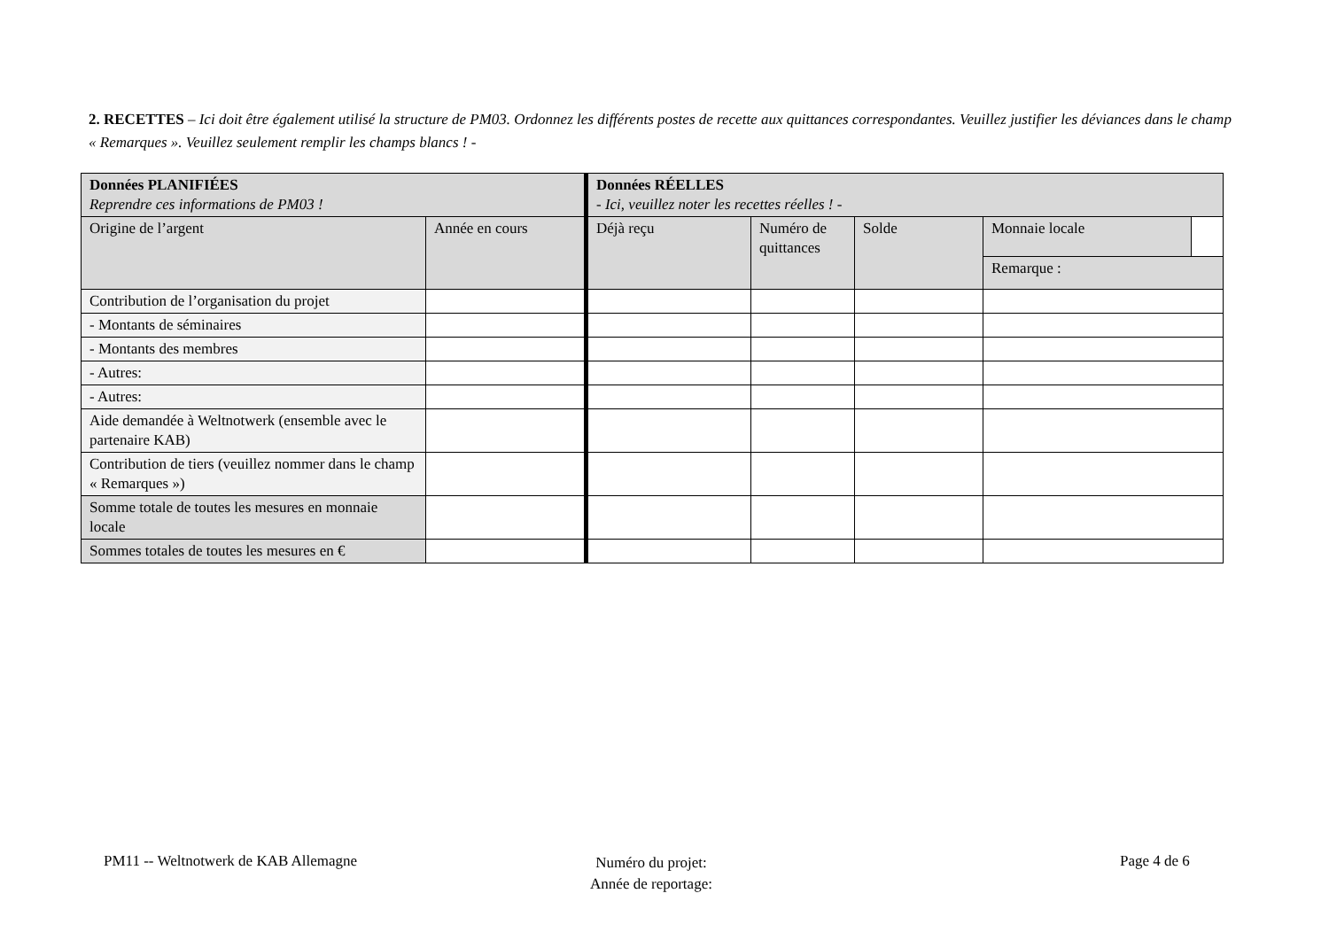2. RECETTES – Ici doit être également utilisé la structure de PM03. Ordonnez les différents postes de recette aux quittances correspondantes. Veuillez justifier les déviances dans le champ « Remarques ». Veuillez seulement remplir les champs blancs ! -
| Données PLANIFIÉES Reprendre ces informations de PM03 ! | | Données RÉELLES - Ici, veuillez noter les recettes réelles ! - | | | | |
| Origine de l’argent | Année en cours | Déjà reçu | Numéro de quittances | Solde | Monnaie locale | |
| | | | | | Remarque : | |
| Contribution de l’organisation du projet | | | | | | |
| - Montants de séminaires | | | | | | |
| - Montants des membres | | | | | | |
| - Autres: | | | | | | |
| - Autres: | | | | | | |
| Aide demandée à Weltnotwerk (ensemble avec le partenaire KAB) | | | | | | |
| Contribution de tiers (veuillez nommer dans le champ « Remarques ») | | | | | | |
| Somme totale de toutes les mesures en monnaie locale | | | | | | |
| Sommes totales de toutes les mesures en € | | | | | | |
PM11 -- Weltnotwerk de KAB Allemagne
Numéro du projet:
Année de reportage:
Page 4 de 6